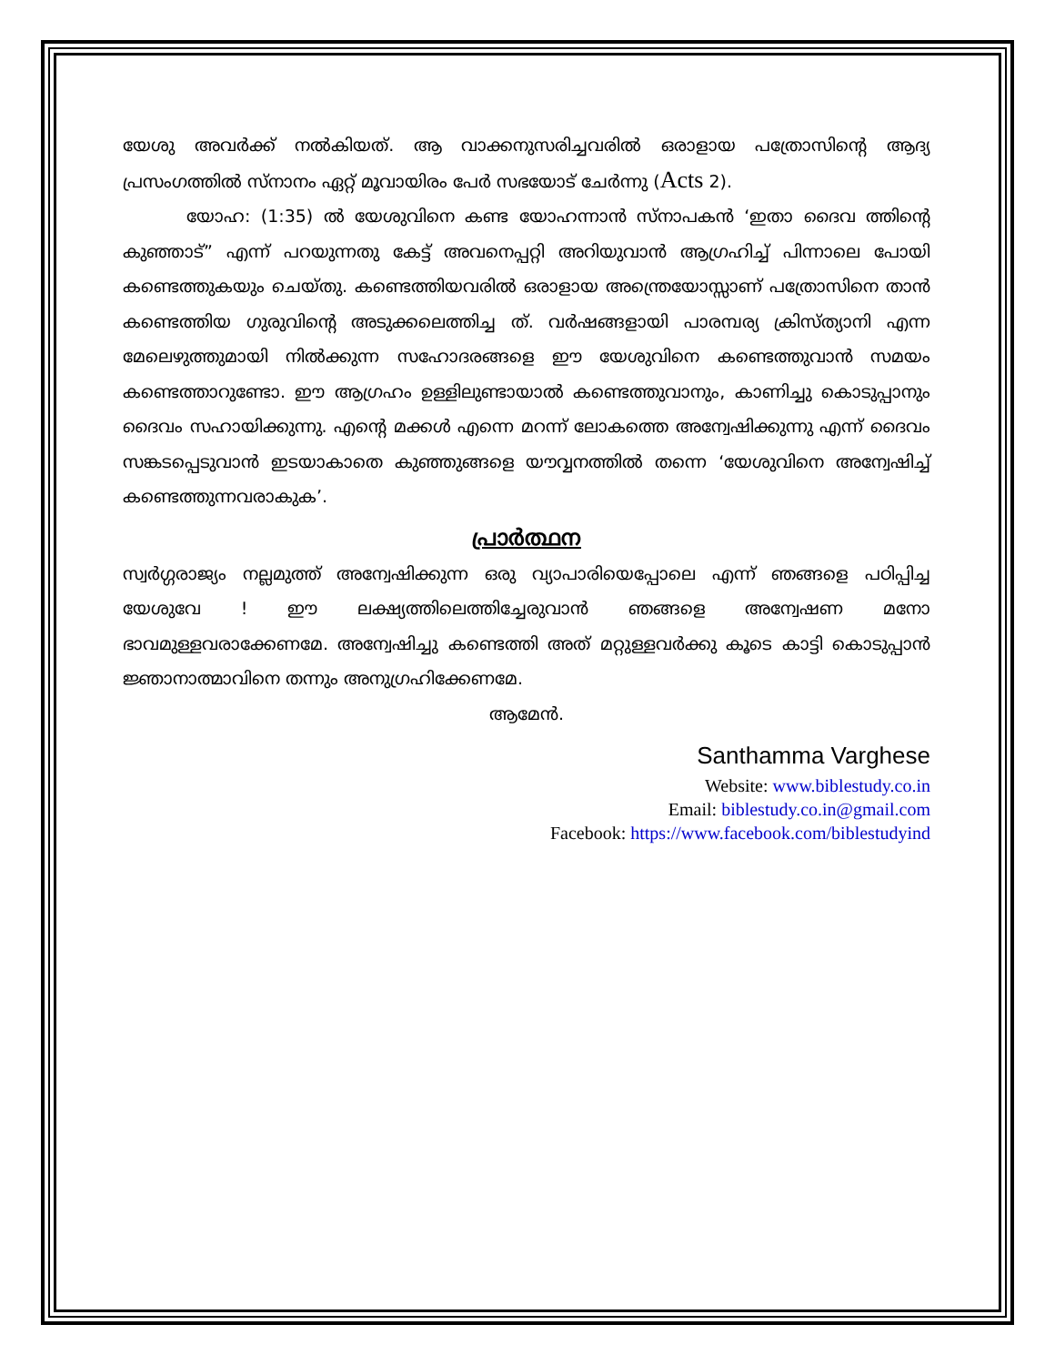യേശു അവർക്ക് നൽകിയത്. ആ വാക്കനുസരിച്ചവരിൽ ഒരാളായ പത്രോസിന്റെ ആദ്യ പ്രസംഗത്തിൽ സ്നാനം ഏറ്റ് മൂവായിരം പേർ സഭയോട് ചേർന്നു (Acts 2).
യോഹ: (1:35) ൽ യേശുവിനെ കണ്ട യോഹന്നാൻ സ്നാപകൻ ‘ഇതാ ദൈവ ത്തിന്റെ കുഞ്ഞാട്” എന്ന് പറയുന്നതു കേട്ട് അവനെപ്പറ്റി അറിയുവാൻ ആഗ്രഹിച്ച് പിന്നാലെ പോയി കണ്ടെത്തുകയും ചെയ്തു. കണ്ടെത്തിയവരിൽ ഒരാളായ അന്ത്രെയോസ്സാണ് പത്രോസിനെ താൻ കണ്ടെത്തിയ ഗുരുവിന്റെ അടുക്കലെത്തിച്ച ത്. വർഷങ്ങളായി പാരമ്പര്യ ക്രിസ്ത്യാനി എന്ന മേലെഴുത്തുമായി നിൽക്കുന്ന സഹോദരങ്ങളെ ഈ യേശുവിനെ കണ്ടെത്തുവാൻ സമയം കണ്ടെത്താറുണ്ടോ. ഈ ആഗ്രഹം ഉള്ളിലുണ്ടായാൽ കണ്ടെത്തുവാനും, കാണിച്ചു കൊടുപ്പാനും ദൈവം സഹായിക്കുന്നു. എന്റെ മക്കൾ എന്നെ മറന്ന് ലോകത്തെ അന്വേഷിക്കുന്നു എന്ന് ദൈവം സങ്കടപ്പെടുവാൻ ഇടയാകാതെ കുഞ്ഞുങ്ങളെ യൗവ്വനത്തിൽ തന്നെ ‘യേശുവിനെ അന്വേഷിച്ച് കണ്ടെത്തുന്നവരാകുക’.
പ്രാർത്ഥന
സ്വർഗ്ഗരാജ്യം നല്ലമുത്ത് അന്വേഷിക്കുന്ന ഒരു വ്യാപാരിയെപ്പോലെ എന്ന് ഞങ്ങളെ പഠിപ്പിച്ച യേശുവേ ! ഈ ലക്ഷ്യത്തിലെത്തിച്ചേരുവാൻ ഞങ്ങളെ അന്വേഷണ മനോ ഭാവമുള്ളവരാക്കേണമേ. അന്വേഷിച്ചു കണ്ടെത്തി അത് മറ്റുള്ളവർക്കു കൂടെ കാട്ടി കൊടുപ്പാൻ ജ്ഞാനാത്മാവിനെ തന്നും അനുഗ്രഹിക്കേണമേ.
ആമേൻ.
Santhamma Varghese
Website: www.biblestudy.co.in
Email: biblestudy.co.in@gmail.com
Facebook: https://www.facebook.com/biblestudyind